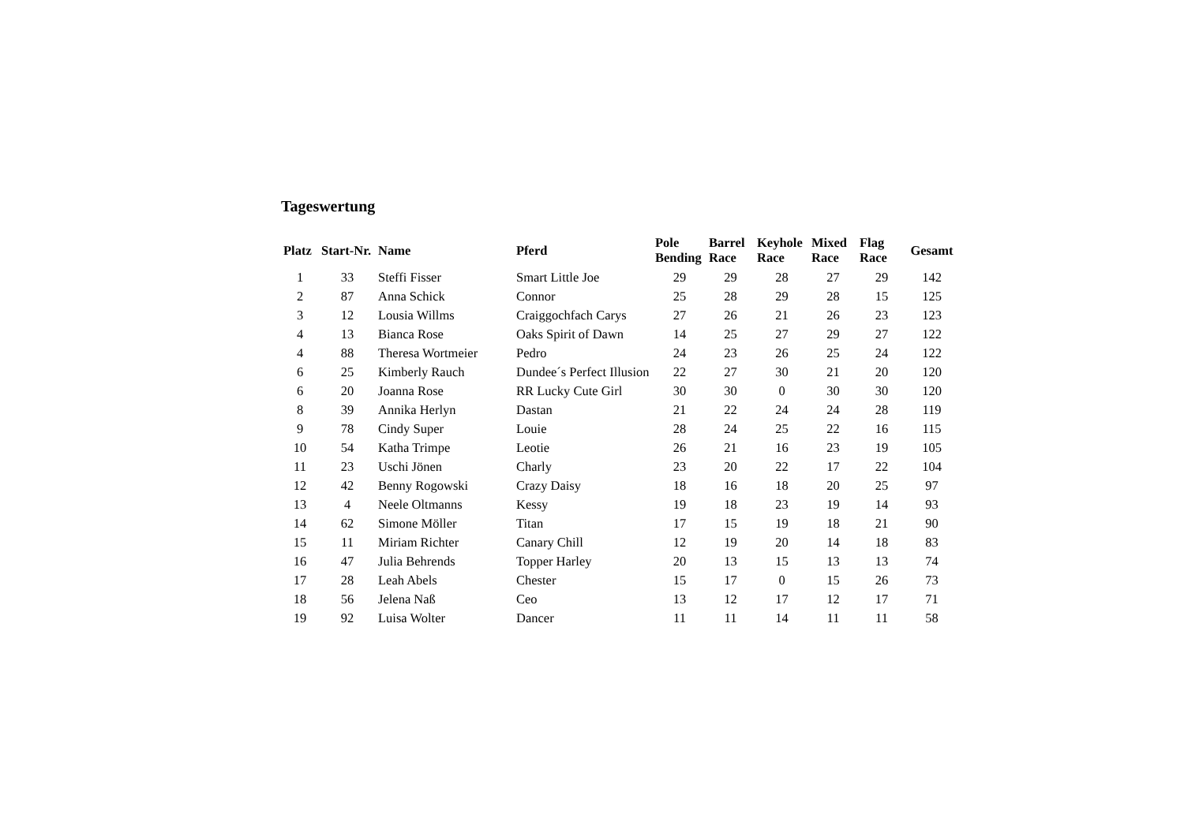Tageswertung
| Platz | Start-Nr. | Name | Pferd | Pole Bending | Barrel Race | Keyhole Race | Mixed Race | Flag Race | Gesamt |
| --- | --- | --- | --- | --- | --- | --- | --- | --- | --- |
| 1 | 33 | Steffi Fisser | Smart Little Joe | 29 | 29 | 28 | 27 | 29 | 142 |
| 2 | 87 | Anna Schick | Connor | 25 | 28 | 29 | 28 | 15 | 125 |
| 3 | 12 | Lousia Willms | Craiggochfach Carys | 27 | 26 | 21 | 26 | 23 | 123 |
| 4 | 13 | Bianca Rose | Oaks Spirit of Dawn | 14 | 25 | 27 | 29 | 27 | 122 |
| 4 | 88 | Theresa Wortmeier | Pedro | 24 | 23 | 26 | 25 | 24 | 122 |
| 6 | 25 | Kimberly Rauch | Dundee´s Perfect Illusion | 22 | 27 | 30 | 21 | 20 | 120 |
| 6 | 20 | Joanna Rose | RR Lucky Cute Girl | 30 | 30 | 0 | 30 | 30 | 120 |
| 8 | 39 | Annika Herlyn | Dastan | 21 | 22 | 24 | 24 | 28 | 119 |
| 9 | 78 | Cindy Super | Louie | 28 | 24 | 25 | 22 | 16 | 115 |
| 10 | 54 | Katha Trimpe | Leotie | 26 | 21 | 16 | 23 | 19 | 105 |
| 11 | 23 | Uschi Jönen | Charly | 23 | 20 | 22 | 17 | 22 | 104 |
| 12 | 42 | Benny Rogowski | Crazy Daisy | 18 | 16 | 18 | 20 | 25 | 97 |
| 13 | 4 | Neele Oltmanns | Kessy | 19 | 18 | 23 | 19 | 14 | 93 |
| 14 | 62 | Simone Möller | Titan | 17 | 15 | 19 | 18 | 21 | 90 |
| 15 | 11 | Miriam Richter | Canary Chill | 12 | 19 | 20 | 14 | 18 | 83 |
| 16 | 47 | Julia Behrends | Topper Harley | 20 | 13 | 15 | 13 | 13 | 74 |
| 17 | 28 | Leah Abels | Chester | 15 | 17 | 0 | 15 | 26 | 73 |
| 18 | 56 | Jelena Naß | Ceo | 13 | 12 | 17 | 12 | 17 | 71 |
| 19 | 92 | Luisa Wolter | Dancer | 11 | 11 | 14 | 11 | 11 | 58 |